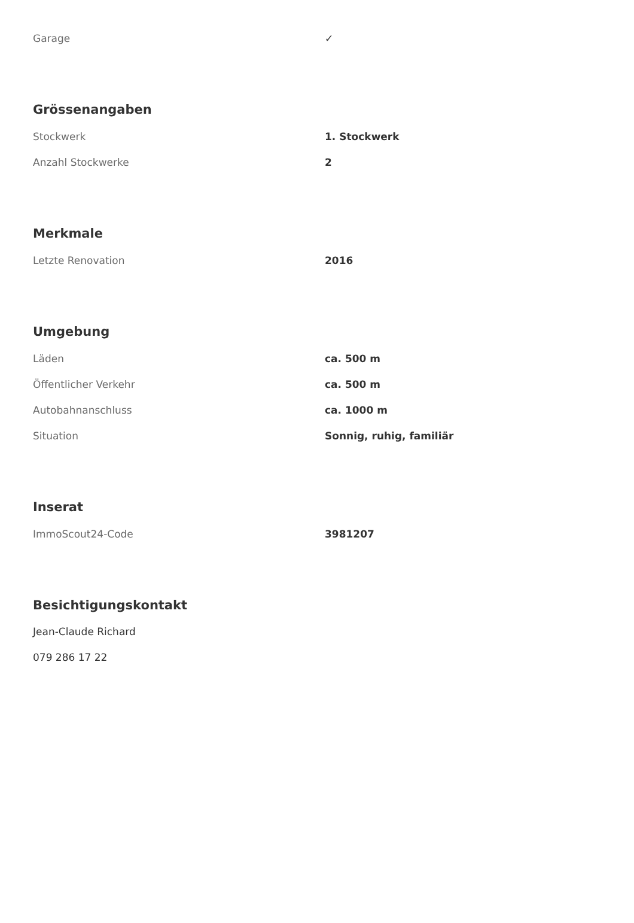| Garage | ✓ |
Grössenangaben
| Stockwerk | 1. Stockwerk |
| Anzahl Stockwerke | 2 |
Merkmale
| Letzte Renovation | 2016 |
Umgebung
| Läden | ca. 500 m |
| Öffentlicher Verkehr | ca. 500 m |
| Autobahnanschluss | ca. 1000 m |
| Situation | Sonnig, ruhig, familiär |
Inserat
| ImmoScout24-Code | 3981207 |
Besichtigungskontakt
Jean-Claude Richard
079 286 17 22